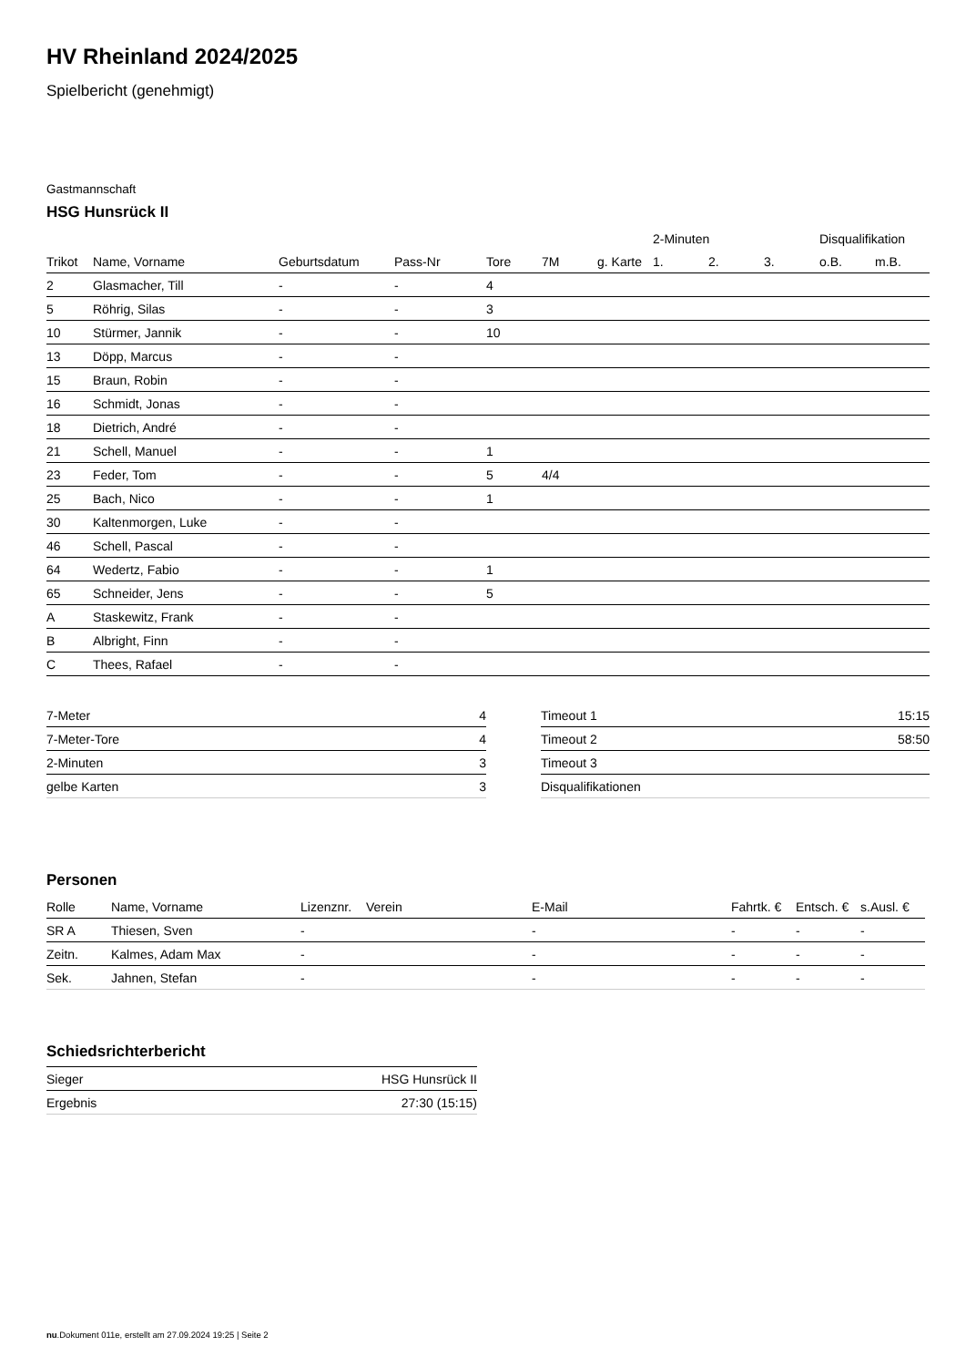HV Rheinland 2024/2025
Spielbericht (genehmigt)
Gastmannschaft
HSG Hunsrück II
| | | | | | | | 2-Minuten | | | Disqualifikation | |
| --- | --- | --- | --- | --- | --- | --- | --- | --- | --- | --- | --- |
| Trikot | Name, Vorname | Geburtsdatum | Pass-Nr | Tore | 7M | g. Karte | 1. | 2. | 3. | o.B. | m.B. |
| 2 | Glasmacher, Till | - | - | 4 | | | | | | | |
| 5 | Röhrig, Silas | - | - | 3 | | | | | | | |
| 10 | Stürmer, Jannik | - | - | 10 | | | | | | | |
| 13 | Döpp, Marcus | - | - | | | | | | | | |
| 15 | Braun, Robin | - | - | | | | | | | | |
| 16 | Schmidt, Jonas | - | - | | | | | | | | |
| 18 | Dietrich, André | - | - | | | | | | | | |
| 21 | Schell, Manuel | - | - | 1 | | | | | | | |
| 23 | Feder, Tom | - | - | 5 | 4/4 | | | | | | |
| 25 | Bach, Nico | - | - | 1 | | | | | | | |
| 30 | Kaltenmorgen, Luke | - | - | | | | | | | | |
| 46 | Schell, Pascal | - | - | | | | | | | | |
| 64 | Wedertz, Fabio | - | - | 1 | | | | | | | |
| 65 | Schneider, Jens | - | - | 5 | | | | | | | |
| A | Staskewitz, Frank | - | - | | | | | | | | |
| B | Albright, Finn | - | - | | | | | | | | |
| C | Thees, Rafael | - | - | | | | | | | | |
| 7-Meter | 4 |
| 7-Meter-Tore | 4 |
| 2-Minuten | 3 |
| gelbe Karten | 3 |
| Timeout 1 | 15:15 |
| Timeout 2 | 58:50 |
| Timeout 3 | |
| Disqualifikationen | |
Personen
| Rolle | Name, Vorname | Lizenznr. | Verein | E-Mail | Fahrtk. € | Entsch. € | s.Ausl. € |
| --- | --- | --- | --- | --- | --- | --- | --- |
| SR A | Thiesen, Sven | - | | - | - | - | - |
| Zeitn. | Kalmes, Adam Max | - | | - | - | - | - |
| Sek. | Jahnen, Stefan | - | | - | - | - | - |
Schiedsrichterbericht
| Sieger | HSG Hunsrück II |
| Ergebnis | 27:30 (15:15) |
nu.Dokument 011e, erstellt am 27.09.2024 19:25 | Seite 2